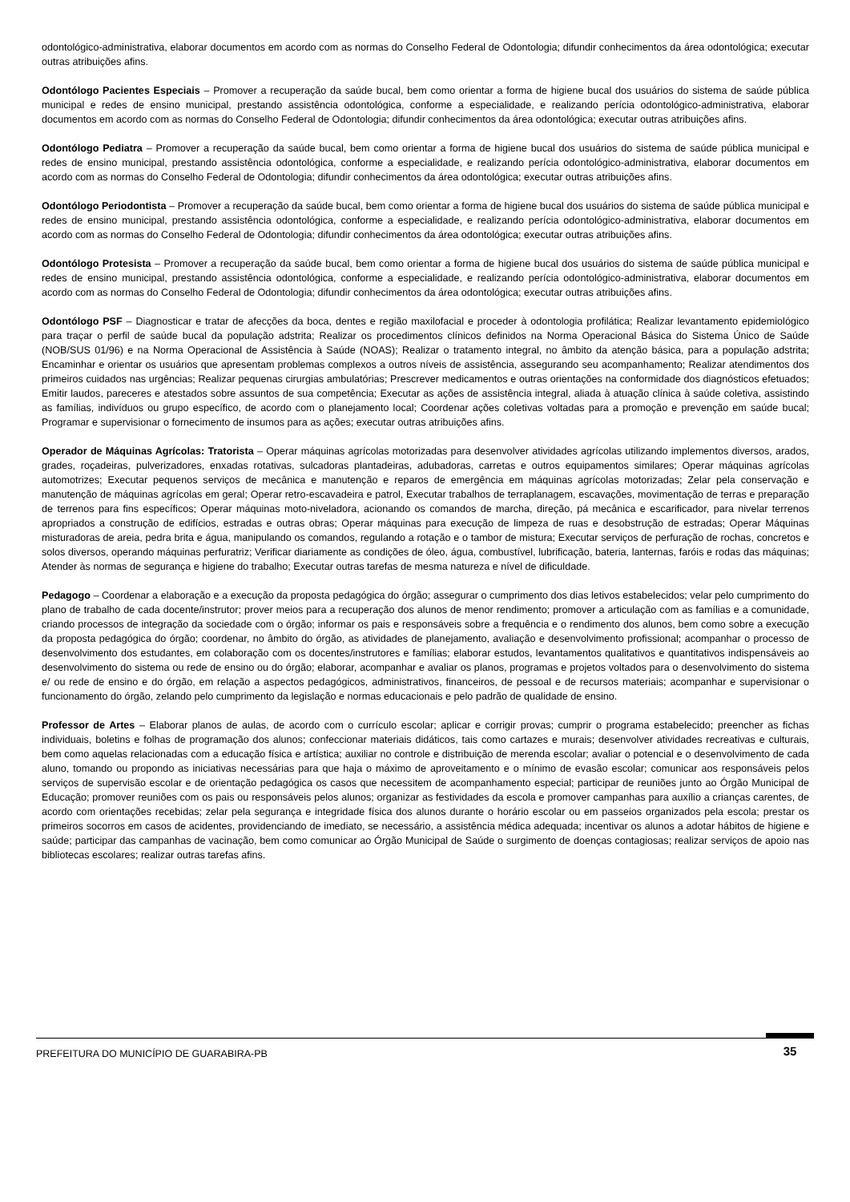odontológico-administrativa, elaborar documentos em acordo com as normas do Conselho Federal de Odontologia; difundir conhecimentos da área odontológica; executar outras atribuições afins.
Odontólogo Pacientes Especiais – Promover a recuperação da saúde bucal, bem como orientar a forma de higiene bucal dos usuários do sistema de saúde pública municipal e redes de ensino municipal, prestando assistência odontológica, conforme a especialidade, e realizando perícia odontológico-administrativa, elaborar documentos em acordo com as normas do Conselho Federal de Odontologia; difundir conhecimentos da área odontológica; executar outras atribuições afins.
Odontólogo Pediatra – Promover a recuperação da saúde bucal, bem como orientar a forma de higiene bucal dos usuários do sistema de saúde pública municipal e redes de ensino municipal, prestando assistência odontológica, conforme a especialidade, e realizando perícia odontológico-administrativa, elaborar documentos em acordo com as normas do Conselho Federal de Odontologia; difundir conhecimentos da área odontológica; executar outras atribuições afins.
Odontólogo Periodontista – Promover a recuperação da saúde bucal, bem como orientar a forma de higiene bucal dos usuários do sistema de saúde pública municipal e redes de ensino municipal, prestando assistência odontológica, conforme a especialidade, e realizando perícia odontológico-administrativa, elaborar documentos em acordo com as normas do Conselho Federal de Odontologia; difundir conhecimentos da área odontológica; executar outras atribuições afins.
Odontólogo Protesista – Promover a recuperação da saúde bucal, bem como orientar a forma de higiene bucal dos usuários do sistema de saúde pública municipal e redes de ensino municipal, prestando assistência odontológica, conforme a especialidade, e realizando perícia odontológico-administrativa, elaborar documentos em acordo com as normas do Conselho Federal de Odontologia; difundir conhecimentos da área odontológica; executar outras atribuições afins.
Odontólogo PSF – Diagnosticar e tratar de afecções da boca, dentes e região maxilofacial e proceder à odontologia profilática; Realizar levantamento epidemiológico para traçar o perfil de saúde bucal da população adstrita; Realizar os procedimentos clínicos definidos na Norma Operacional Básica do Sistema Único de Saúde (NOB/SUS 01/96) e na Norma Operacional de Assistência à Saúde (NOAS); Realizar o tratamento integral, no âmbito da atenção básica, para a população adstrita; Encaminhar e orientar os usuários que apresentam problemas complexos a outros níveis de assistência, assegurando seu acompanhamento; Realizar atendimentos dos primeiros cuidados nas urgências; Realizar pequenas cirurgias ambulatórias; Prescrever medicamentos e outras orientações na conformidade dos diagnósticos efetuados; Emitir laudos, pareceres e atestados sobre assuntos de sua competência; Executar as ações de assistência integral, aliada à atuação clínica à saúde coletiva, assistindo as famílias, indivíduos ou grupo específico, de acordo com o planejamento local; Coordenar ações coletivas voltadas para a promoção e prevenção em saúde bucal; Programar e supervisionar o fornecimento de insumos para as ações; executar outras atribuições afins.
Operador de Máquinas Agrícolas: Tratorista – Operar máquinas agrícolas motorizadas para desenvolver atividades agrícolas utilizando implementos diversos, arados, grades, roçadeiras, pulverizadores, enxadas rotativas, sulcadoras plantadeiras, adubadoras, carretas e outros equipamentos similares; Operar máquinas agrícolas automotrizes; Executar pequenos serviços de mecânica e manutenção e reparos de emergência em máquinas agrícolas motorizadas; Zelar pela conservação e manutenção de máquinas agrícolas em geral; Operar retro-escavadeira e patrol, Executar trabalhos de terraplanagem, escavações, movimentação de terras e preparação de terrenos para fins específicos; Operar máquinas moto-niveladora, acionando os comandos de marcha, direção, pá mecânica e escarificador, para nivelar terrenos apropriados a construção de edifícios, estradas e outras obras; Operar máquinas para execução de limpeza de ruas e desobstrução de estradas; Operar Máquinas misturadoras de areia, pedra brita e água, manipulando os comandos, regulando a rotação e o tambor de mistura; Executar serviços de perfuração de rochas, concretos e solos diversos, operando máquinas perfuratriz; Verificar diariamente as condições de óleo, água, combustível, lubrificação, bateria, lanternas, faróis e rodas das máquinas; Atender às normas de segurança e higiene do trabalho; Executar outras tarefas de mesma natureza e nível de dificuldade.
Pedagogo – Coordenar a elaboração e a execução da proposta pedagógica do órgão; assegurar o cumprimento dos dias letivos estabelecidos; velar pelo cumprimento do plano de trabalho de cada docente/instrutor; prover meios para a recuperação dos alunos de menor rendimento; promover a articulação com as famílias e a comunidade, criando processos de integração da sociedade com o órgão; informar os pais e responsáveis sobre a frequência e o rendimento dos alunos, bem como sobre a execução da proposta pedagógica do órgão; coordenar, no âmbito do órgão, as atividades de planejamento, avaliação e desenvolvimento profissional; acompanhar o processo de desenvolvimento dos estudantes, em colaboração com os docentes/instrutores e famílias; elaborar estudos, levantamentos qualitativos e quantitativos indispensáveis ao desenvolvimento do sistema ou rede de ensino ou do órgão; elaborar, acompanhar e avaliar os planos, programas e projetos voltados para o desenvolvimento do sistema e/ ou rede de ensino e do órgão, em relação a aspectos pedagógicos, administrativos, financeiros, de pessoal e de recursos materiais; acompanhar e supervisionar o funcionamento do órgão, zelando pelo cumprimento da legislação e normas educacionais e pelo padrão de qualidade de ensino.
Professor de Artes – Elaborar planos de aulas, de acordo com o currículo escolar; aplicar e corrigir provas; cumprir o programa estabelecido; preencher as fichas individuais, boletins e folhas de programação dos alunos; confeccionar materiais didáticos, tais como cartazes e murais; desenvolver atividades recreativas e culturais, bem como aquelas relacionadas com a educação física e artística; auxiliar no controle e distribuição de merenda escolar; avaliar o potencial e o desenvolvimento de cada aluno, tomando ou propondo as iniciativas necessárias para que haja o máximo de aproveitamento e o mínimo de evasão escolar; comunicar aos responsáveis pelos serviços de supervisão escolar e de orientação pedagógica os casos que necessitem de acompanhamento especial; participar de reuniões junto ao Órgão Municipal de Educação; promover reuniões com os pais ou responsáveis pelos alunos; organizar as festividades da escola e promover campanhas para auxílio a crianças carentes, de acordo com orientações recebidas; zelar pela segurança e integridade física dos alunos durante o horário escolar ou em passeios organizados pela escola; prestar os primeiros socorros em casos de acidentes, providenciando de imediato, se necessário, a assistência médica adequada; incentivar os alunos a adotar hábitos de higiene e saúde; participar das campanhas de vacinação, bem como comunicar ao Órgão Municipal de Saúde o surgimento de doenças contagiosas; realizar serviços de apoio nas bibliotecas escolares; realizar outras tarefas afins.
PREFEITURA DO MUNICÍPIO DE GUARABIRA-PB 35